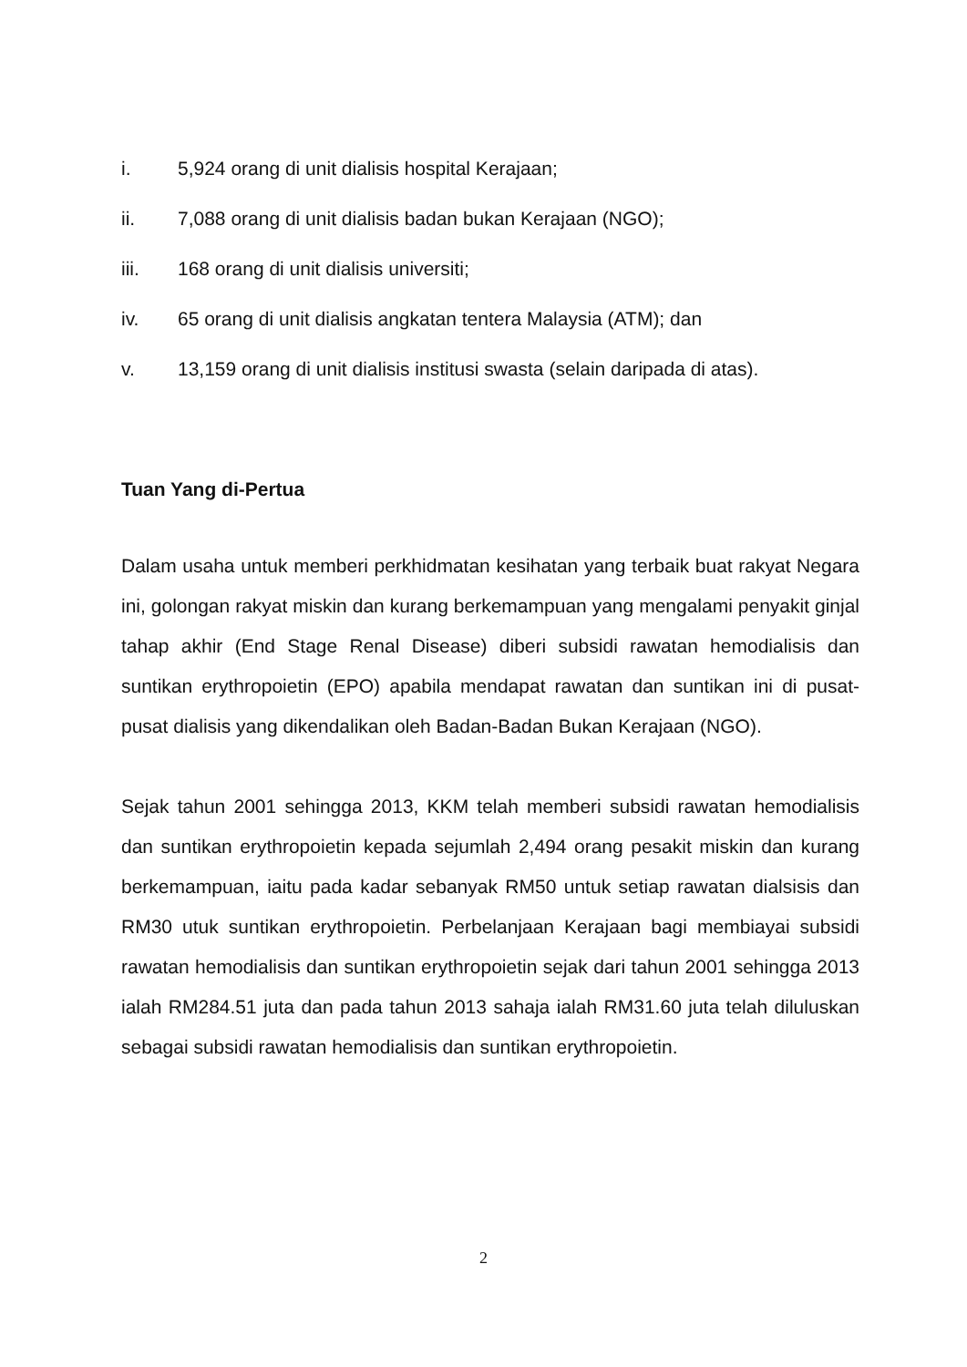i. 5,924 orang di unit dialisis hospital Kerajaan;
ii. 7,088 orang di unit dialisis badan bukan Kerajaan (NGO);
iii. 168 orang di unit dialisis universiti;
iv. 65 orang di unit dialisis angkatan tentera Malaysia (ATM); dan
v. 13,159 orang di unit dialisis institusi swasta (selain daripada di atas).
Tuan Yang di-Pertua
Dalam usaha untuk memberi perkhidmatan kesihatan yang terbaik buat rakyat Negara ini, golongan rakyat miskin dan kurang berkemampuan yang mengalami penyakit ginjal tahap akhir (End Stage Renal Disease) diberi subsidi rawatan hemodialisis dan suntikan erythropoietin (EPO) apabila mendapat rawatan dan suntikan ini di pusat-pusat dialisis yang dikendalikan oleh Badan-Badan Bukan Kerajaan (NGO).
Sejak tahun 2001 sehingga 2013, KKM telah memberi subsidi rawatan hemodialisis dan suntikan erythropoietin kepada sejumlah 2,494 orang pesakit miskin dan kurang berkemampuan, iaitu pada kadar sebanyak RM50 untuk setiap rawatan dialsisis dan RM30 utuk suntikan erythropoietin. Perbelanjaan Kerajaan bagi membiayai subsidi rawatan hemodialisis dan suntikan erythropoietin sejak dari tahun 2001 sehingga 2013 ialah RM284.51 juta dan pada tahun 2013 sahaja ialah RM31.60 juta telah diluluskan sebagai subsidi rawatan hemodialisis dan suntikan erythropoietin.
2